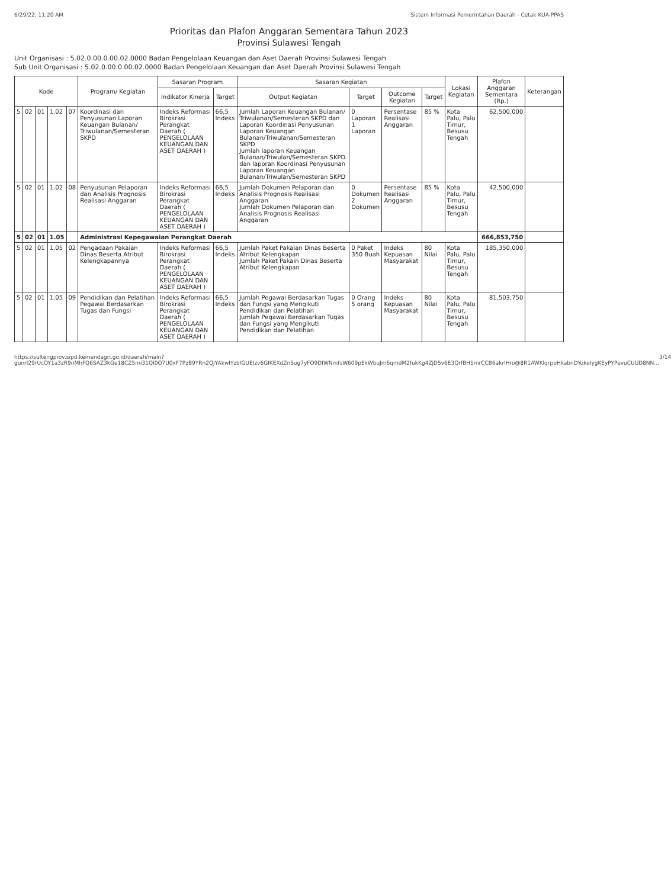6/29/22, 11:20 AM Sistem Informasi Pemerintahan Daerah - Cetak KUA-PPAS
Prioritas dan Plafon Anggaran Sementara Tahun 2023
Provinsi Sulawesi Tengah
Unit Organisasi : 5.02.0.00.0.00.02.0000 Badan Pengelolaan Keuangan dan Aset Daerah Provinsi Sulawesi Tengah
Sub Unit Organisasi : 5.02.0.00.0.00.02.0000 Badan Pengelolaan Keuangan dan Aset Daerah Provinsi Sulawesi Tengah
| Kode | | | | | Program/ Kegiatan | Sasaran Program | | Sasaran Kegiatan | | | | Lokasi Kegiatan | Plafon Anggaran Sementara (Rp.) | Keterangan |
| --- | --- | --- | --- | --- | --- | --- | --- | --- | --- | --- | --- | --- | --- | --- |
| | | | | | | Indikator Kinerja | Target | Output Kegiatan | Target | Outcome Kegiatan | Target | | | |
| 5 | 02 | 01 | 1.02 | 07 | Koordinasi dan Penyusunan Laporan Keuangan Bulanan/ Triwulanan/Semesteran SKPD | Indeks Reformasi Birokrasi Perangkat Daerah ( PENGELOLAAN KEUANGAN DAN ASET DAERAH ) | 66,5 Indeks | Jumlah Laporan Keuangan Bulanan/ Triwulanan/Semesteran SKPD dan Laporan Koordinasi Penyusunan Laporan Keuangan Bulanan/Triwulanan/Semesteran SKPD Jumlah laporan Keuangan Bulanan/Triwulan/Semesteran SKPD dan laporan Koordinasi Penyusunan Laporan Keuangan Bulanan/Triwulan/Semesteran SKPD | 0 Laporan 1 Laporan | Persentase Realisasi Anggaran | 85 % | Kota Palu, Palu Timur, Besusu Tengah | 62,500,000 | |
| 5 | 02 | 01 | 1.02 | 08 | Penyusunan Pelaporan dan Analisis Prognosis Realisasi Anggaran | Indeks Reformasi Birokrasi Perangkat Daerah ( PENGELOLAAN KEUANGAN DAN ASET DAERAH ) | 66,5 Indeks | Jumlah Dokumen Pelaporan dan Analisis Prognosis Realisasi Anggaran Jumlah Dokumen Pelaporan dan Analisis Prognosis Realisasi Anggaran | 0 Dokumen 2 Dokumen | Persentase Realisasi Anggaran | 85 % | Kota Palu, Palu Timur, Besusu Tengah | 42,500,000 | |
| 5 | 02 | 01 | 1.05 | | Administrasi Kepegawaian Perangkat Daerah | | | | | | | | 666,853,750 | |
| 5 | 02 | 01 | 1.05 | 02 | Pengadaan Pakaian Dinas Beserta Atribut Kelengkapannya | Indeks Reformasi Birokrasi Perangkat Daerah ( PENGELOLAAN KEUANGAN DAN ASET DAERAH ) | 66,5 Indeks | Jumlah Paket Pakaian Dinas Beserta Atribut Kelengkapan Jumlah Paket Pakain Dinas Beserta Atribut Kelengkapan | 0 Paket 350 Buah | Indeks Kepuasan Masyarakat | 80 Nilai | Kota Palu, Palu Timur, Besusu Tengah | 185,350,000 | |
| 5 | 02 | 01 | 1.05 | 09 | Pendidikan dan Pelatihan Pegawai Berdasarkan Tugas dan Fungsi | Indeks Reformasi Birokrasi Perangkat Daerah ( PENGELOLAAN KEUANGAN DAN ASET DAERAH ) | 66,5 Indeks | Jumlah Pegawai Berdasarkan Tugas dan Fungsi yang Mengikuti Pendidikan dan Pelatihan Jumlah Pegawai Berdasarkan Tugas dan Fungsi yang Mengikuti Pendidikan dan Pelatihan | 0 Orang 5 orang | Indeks Kepuasan Masyarakat | 80 Nilai | Kota Palu, Palu Timur, Besusu Tengah | 81,503,750 | |
https://sultengprov.sipd.kemendagri.go.id/daerah/main?gunrl29rUcOY1a3zR9nMhFQ6SAZ3kGe18CZ5mi31QI0O7U0xF7PzB9YRn2QJYAkwIYzbIGUEIzv6GIKEXdZnSug7yFO9DIWNmfsW609pEkWbuJm6qmdM2fukKg4ZjD5v6E3QrfBH1mrCCB6akrlHro@8R1AWKlqrppHkabnDYukeIygKEyPYPevuCUUD8NN... 3/14